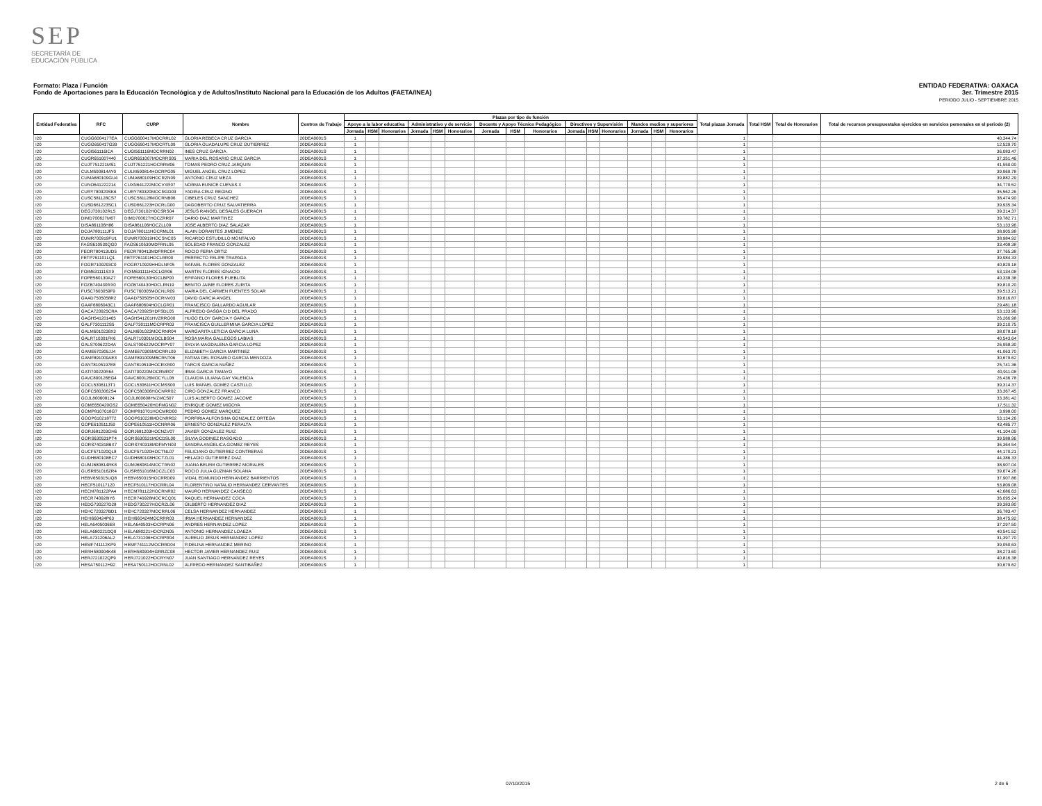SEP
SECRETARÍA DE
EDUCACIÓN PÚBLICA
ENTIDAD FEDERATIVA: OAXACA
3er. Trimestre 2015
PERIODO JULIO - SEPTIEMBRE 2015
Formato: Plaza / Función
Fondo de Aportaciones para la Educación Tecnológica y de Adultos/Instituto Nacional para la Educación de los Adultos (FAETA/INEA)
| Entidad Federativa | RFC | CURP | Nombre | Centros de Trabajo | Plazas por tipo de función | | | | | | | | | | | | | | | Total plazas Jornada | Total HSM | Total de Honorarios | Total de recursos presupuestales ejercidos en servicios personales en el periodo (2) |
| --- | --- | --- | --- | --- | --- | --- | --- | --- | --- | --- | --- | --- | --- | --- | --- | --- | --- | --- | --- | --- | --- | --- | --- |
| | | | | | Apoyo a la labor educativa | | | Administrativo y de servicio | | | Docente y Apoyo Técnico Pedagógico | | | Directivos y Supervisión | | | Mandos medios y superiores | | | | | | |
| | | | | | Jornada | HSM | Honorarios | Jornada | HSM | Honorarios | Jornada | HSM | Honorarios | Jornada | HSM | Honorarios | Jornada | HSM | Honorarios | | | | |
| I20 | CUGG6004177EA | CUGG600417MOCRRL02 | GLORIA REBECA CRUZ GARCIA | 20DEA0001S | 1 | | | | | | | | | | | | | | | 1 | | | 40,344.74 |
| I20 | CUGG650417G39 | CUGG650417MOCRTL09 | GLORIA GUADALUPE CRUZ GUTIERREZ | 20DEA0001S | 1 | | | | | | | | | | | | | | | 1 | | | 12,529.70 |
| I20 | CUGI561116ICA | CUGI561116MOCRRN02 | INES CRUZ GARCIA | 20DEA0001S | 1 | | | | | | | | | | | | | | | 1 | | | 36,083.47 |
| I20 | CUGR6510074​40 | CUGR651007MOCRRS05 | MARIA DEL ROSARIO CRUZ GARCIA | 20DEA0001S | 1 | | | | | | | | | | | | | | | 1 | | | 37,351.46 |
| I20 | CUJT751221MS1 | CUJT751221HOCRRM06 | TOMAS PEDRO CRUZ JARQUIN | 20DEA0001S | 1 | | | | | | | | | | | | | | | 1 | | | 41,550.00 |
| I20 | CULM590814AY0 | CULM590814HOCRPG05 | MIGUEL ANGEL CRUZ LOPEZ | 20DEA0001S | 1 | | | | | | | | | | | | | | | 1 | | | 39,969.78 |
| I20 | CUMA680109GU4 | CUMA680109HOCRZN09 | ANTONIO CRUZ MEZA | 20DEA0001S | 1 | | | | | | | | | | | | | | | 1 | | | 39,882.29 |
| I20 | CUNO641222214 | CUXN641222MOCVXR07 | NORMA EUNICE CUEVAS X | 20DEA0001S | 1 | | | | | | | | | | | | | | | 1 | | | 34,770.52 |
| I20 | CURY780320SK6 | CURY780320MOCRGD03 | YADIRA CRUZ REGINO | 20DEA0001S | 1 | | | | | | | | | | | | | | | 1 | | | 35,562.26 |
| I20 | CUSC581128CS7 | CUSC581128MOCRNB06 | CIBELES CRUZ SANCHEZ | 20DEA0001S | 1 | | | | | | | | | | | | | | | 1 | | | 38,474.90 |
| I20 | CUSD661223SC1 | CUSD661223HOCRLG00 | DAGOBERTO CRUZ SALVATIERRA | 20DEA0001S | 1 | | | | | | | | | | | | | | | 1 | | | 39,935.34 |
| I20 | DEGJ730102RL5 | DEGJ730102HOCSRS04 | JESUS RANGEL DESALES GUERACH | 20DEA0001S | 1 | | | | | | | | | | | | | | | 1 | | | 39,314.37 |
| I20 | DIMD700627M67 | DIMD700627HOCZRR07 | DARIO DIAZ MARTINEZ | 20DEA0001S | 1 | | | | | | | | | | | | | | | 1 | | | 39,782.71 |
| I20 | DISA861106H86 | DISA861106HOCZLL09 | JOSE ALBERTO DIAZ SALAZAR | 20DEA0001S | 1 | | | | | | | | | | | | | | | 1 | | | 53,133.96 |
| I20 | DOJA780111JF5 | DOJA780111HOCRML01 | ALAIN DORANTES JIMENEZ | 20DEA0001S | 1 | | | | | | | | | | | | | | | 1 | | | 38,905.98 |
| I20 | EUMR700919FU1 | EUMR700919HOCSNC05 | RICARDO ESTUDILLO MONTALVO | 20DEA0001S | 1 | | | | | | | | | | | | | | | 1 | | | 38,984.92 |
| I20 | FAGS610530QG0 | FAGS610530MDFRNL05 | SOLEDAD FRANCO GONZALEZ | 20DEA0001S | 1 | | | | | | | | | | | | | | | 1 | | | 33,408.38 |
| I20 | FEOR780413UD5 | FEOR780413MDFRRC04 | ROCIO FERIA ORTIZ | 20DEA0001S | 1 | | | | | | | | | | | | | | | 1 | | | 37,765.38 |
| I20 | FETP761101LQ1 | FETP761101HOCLRR00 | PERFECTO FELIPE TRAPAGA | 20DEA0001S | 1 | | | | | | | | | | | | | | | 1 | | | 39,984.33 |
| I20 | FOGR7109293C0 | FOGR710929HHGLNF05 | RAFAEL FLORES GONZALEZ | 20DEA0001S | 1 | | | | | | | | | | | | | | | 1 | | | 40,829.18 |
| I20 | FOIM631111SX9 | FOIM631111HOCLGR06 | MARTIN FLORES IGNACIO | 20DEA0001S | 1 | | | | | | | | | | | | | | | 1 | | | 53,134.08 |
| I20 | FOPE560130AZ7 | FOPE560130HOCLBP00 | EPIFANIO FLORES PUEBLITA | 20DEA0001S | 1 | | | | | | | | | | | | | | | 1 | | | 40,338.38 |
| I20 | FOZB740430RX0 | FOZB740430HOCLRN19 | BENITO JAIME FLORES ZURITA | 20DEA0001S | 1 | | | | | | | | | | | | | | | 1 | | | 39,810.20 |
| I20 | FUSC7603059F9 | FUSC760305MOCNLR09 | MARIA DEL CARMEN FUENTES SOLAR | 20DEA0001S | 1 | | | | | | | | | | | | | | | 1 | | | 39,513.21 |
| I20 | GAAD7505058R2 | GAAD750505HOCRNV03 | DAVID GARCIA ANGEL | 20DEA0001S | 1 | | | | | | | | | | | | | | | 1 | | | 39,616.87 |
| I20 | GAAF6806043C1 | GAAF680604HOCLGR01 | FRANCISCO GALLARDO AGUILAR | 20DEA0001S | 1 | | | | | | | | | | | | | | | 1 | | | 29,481.18 |
| I20 | GACA720925CRA | GACA720925HDFSDL05 | ALFREDO GASGA CID DEL PRADO | 20DEA0001S | 1 | | | | | | | | | | | | | | | 1 | | | 53,133.96 |
| I20 | GAGH541201465 | GAGH541201HVZRRG00 | HUGO ELOY GARCIA Y GARCIA | 20DEA0001S | 1 | | | | | | | | | | | | | | | 1 | | | 26,266.98 |
| I20 | GALF7301112S5 | GALF730111MOCRPR03 | FRANCISCA GUILLERMINA GARCIA LOPEZ | 20DEA0001S | 1 | | | | | | | | | | | | | | | 1 | | | 39,210.75 |
| I20 | GALM6010238X3 | GALM601023MOCRNR04 | MARGARITA LETICIA GARCIA LUNA | 20DEA0001S | 1 | | | | | | | | | | | | | | | 1 | | | 38,078.18 |
| I20 | GALR710301FK6 | GALR710301MOCLBS04 | ROSA MARIA GALLEGOS LABIAS | 20DEA0001S | 1 | | | | | | | | | | | | | | | 1 | | | 40,543.64 |
| I20 | GALS700622D4A | GALS700622MOCRPY07 | SYLVIA MAGDALENA GARCIA LOPEZ | 20DEA0001S | 1 | | | | | | | | | | | | | | | 1 | | | 26,958.30 |
| I20 | GAME670305JJ4 | GAME670305MOCRRL09 | ELIZABETH GARCIA MARTINEZ | 20DEA0001S | 1 | | | | | | | | | | | | | | | 1 | | | 41,063.70 |
| I20 | GAMF891009AE3 | GAMF891009MBCRNT06 | FATIMA DEL ROSARIO GARCIA MENDOZA | 20DEA0001S | 1 | | | | | | | | | | | | | | | 1 | | | 30,679.62 |
| I20 | GANT8105197E8 | GANT810519HOCRXR00 | TARCIS GARCIA NUÑEZ | 20DEA0001S | 1 | | | | | | | | | | | | | | | 1 | | | 25,741.36 |
| I20 | GATI700220R64 | GATI700220MOCRMR07 | IRMA GARCIA TAMAYO | 20DEA0001S | 1 | | | | | | | | | | | | | | | 1 | | | 40,911.08 |
| I20 | GAVC800126EG4 | GAVC800126MOCYLL08 | CLAUDIA LILIANA GAY VALENCIA | 20DEA0001S | 1 | | | | | | | | | | | | | | | 1 | | | 26,436.78 |
| I20 | GOCL5306113T1 | GOCL530611HOCMSS00 | LUIS RAFAEL GOMEZ CASTILLO | 20DEA0001S | 1 | | | | | | | | | | | | | | | 1 | | | 39,314.37 |
| I20 | GOFC5803062S4 | GOFC580306HOCNRR02 | CIRO GONZALEZ FRANCO | 20DEA0001S | 1 | | | | | | | | | | | | | | | 1 | | | 33,367.45 |
| I20 | GOJL800608124 | GOJL800608HVZMCS07 | LUIS ALBERTO GOMEZ JACOME | 20DEA0001S | 1 | | | | | | | | | | | | | | | 1 | | | 33,381.42 |
| I20 | GOME650420GS2 | GOME650420HDFMGN02 | ENRIQUE GOMEZ MIGOYA | 20DEA0001S | 1 | | | | | | | | | | | | | | | 1 | | | 17,511.32 |
| I20 | GOMP8107018G7 | GOMP810701HOCMRD00 | PEDRO GOMEZ MARQUEZ | 20DEA0001S | 1 | | | | | | | | | | | | | | | 1 | | | 3,998.00 |
| I20 | GOOP610218T72 | GOOP610228MOCNRR02 | PORFIRIA ALFONSINA GONZALEZ ORTEGA | 20DEA0001S | 1 | | | | | | | | | | | | | | | 1 | | | 53,134.26 |
| I20 | GOPE610511J59 | GOPE610511HOCNRR06 | ERNESTO GONZALEZ PERALTA | 20DEA0001S | 1 | | | | | | | | | | | | | | | 1 | | | 43,485.77 |
| I20 | GORJ681203GH6 | GORJ681203HOCNZV07 | JAVIER GONZALEZ RUIZ | 20DEA0001S | 1 | | | | | | | | | | | | | | | 1 | | | 41,104.09 |
| I20 | GORS630531PT4 | GORS630531MOCDSL00 | SILVIA GODINEZ RASGADO | 20DEA0001S | 1 | | | | | | | | | | | | | | | 1 | | | 39,588.96 |
| I20 | GORS740318BX7 | GORS740318MDFMYN03 | SANDRA ANGELICA GOMEZ REYES | 20DEA0001S | 1 | | | | | | | | | | | | | | | 1 | | | 36,364.54 |
| I20 | GUCF571020QL8 | GUCF571020HOCTNL07 | FELICIANO GUTIERREZ CONTRERAS | 20DEA0001S | 1 | | | | | | | | | | | | | | | 1 | | | 44,170.21 |
| I20 | GUDH680108EC7 | GUDH680108HOCTZL01 | HELADIO GUTIERREZ DIAZ | 20DEA0001S | 1 | | | | | | | | | | | | | | | 1 | | | 44,386.33 |
| I20 | GUMJ680814RK8 | GUMJ680814MOCTRN02 | JUANA BELEM GUTIERREZ MORALES | 20DEA0001S | 1 | | | | | | | | | | | | | | | 1 | | | 38,907.04 |
| I20 | GUSR651016ZR4 | GUSR651016MOCZLC03 | ROCIO JULIA GUZMAN SOLANA | 20DEA0001S | 1 | | | | | | | | | | | | | | | 1 | | | 39,674.26 |
| I20 | HEBV650315UQ8 | HEBV650315HOCRRD09 | VIDAL EDMUNDO HERNANDEZ BARRIENTOS | 20DEA0001S | 1 | | | | | | | | | | | | | | | 1 | | | 37,907.86 |
| I20 | HECF510117120 | HECF510117HOCRRL04 | FLORENTINO NATALIO HERNANDEZ CERVANTES | 20DEA0001S | 1 | | | | | | | | | | | | | | | 1 | | | 53,809.08 |
| I20 | HECM781122PA4 | HECM781122HOCRNR02 | MAURO HERNANDEZ CANSECO | 20DEA0001S | 1 | | | | | | | | | | | | | | | 1 | | | 42,686.63 |
| I20 | HECR740928IY6 | HECR740928MOCRCQ01 | RAQUEL HERNANDEZ COCA | 20DEA0001S | 1 | | | | | | | | | | | | | | | 1 | | | 36,095.24 |
| I20 | HEDG730227D28 | HEDG730227HOCRZL06 | GILBERTO HERNANDEZ DIAZ | 20DEA0001S | 1 | | | | | | | | | | | | | | | 1 | | | 39,383.80 |
| I20 | HEHC720327BD1 | HEHC720327MOCRRL06 | CELSA HERNANDEZ HERNANDEZ | 20DEA0001S | 1 | | | | | | | | | | | | | | | 1 | | | 36,783.47 |
| I20 | HEHI660424P63 | HEHI660424MOCRRR03 | IRMA HERNANDEZ HERNANDEZ | 20DEA0001S | 1 | | | | | | | | | | | | | | | 1 | | | 38,475.92 |
| I20 | HELA6405036E8 | HELA640503HOCRPN06 | ANDRES HERNANDEZ LOPEZ | 20DEA0001S | 1 | | | | | | | | | | | | | | | 1 | | | 37,297.50 |
| I20 | HELA680221DQ0 | HELA680221HOCRZN05 | ANTONIO HERNANDEZ LOAEZA | 20DEA0001S | 1 | | | | | | | | | | | | | | | 1 | | | 40,541.52 |
| I20 | HELA731206AL2 | HELA731206HOCRPR04 | AURELIO JESUS HERNANDEZ LOPEZ | 20DEA0001S | 1 | | | | | | | | | | | | | | | 1 | | | 31,397.70 |
| I20 | HEMF741112KP9 | HEMF741112MOCRRD04 | FIDELINA HERNANDEZ MERINO | 20DEA0001S | 1 | | | | | | | | | | | | | | | 1 | | | 39,050.63 |
| I20 | HERH580904K48 | HERH580904HGRRZC08 | HECTOR JAVIER HERNANDEZ RUIZ | 20DEA0001S | 1 | | | | | | | | | | | | | | | 1 | | | 38,273.60 |
| I20 | HERJ721022QP9 | HERJ721022HOCRYN07 | JUAN SANTIAGO HERNANDEZ REYES | 20DEA0001S | 1 | | | | | | | | | | | | | | | 1 | | | 40,816.38 |
| I20 | HESA750112H92 | HESA750112HOCRNL02 | ALFREDO HERNANDEZ SANTIBAÑEZ | 20DEA0001S | 1 | | | | | | | | | | | | | | | 1 | | | 30,679.62 |
07/10/2015 2 de 6